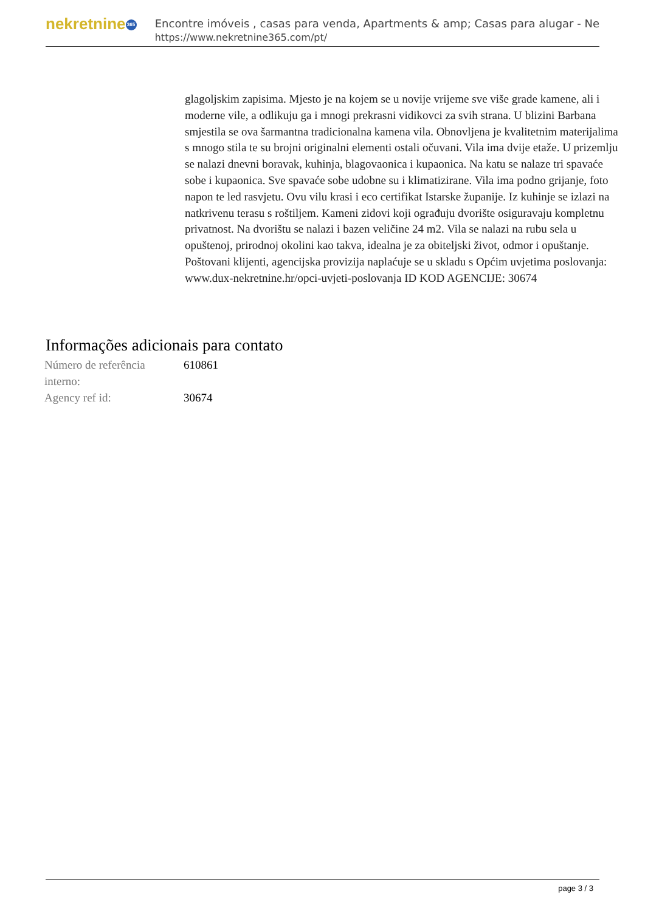nekretnine 365
Encontre imóveis , casas para venda, Apartments & amp; Casas para alugar - Ne
https://www.nekretnine365.com/pt/
glagoljskim zapisima. Mjesto je na kojem se u novije vrijeme sve više grade kamene, ali i moderne vile, a odlikuju ga i mnogi prekrasni vidikovci za svih strana. U blizini Barbana smjestila se ova šarmantna tradicionalna kamena vila. Obnovljena je kvalitetnim materijalima s mnogo stila te su brojni originalni elementi ostali očuvani. Vila ima dvije etaže. U prizemlju se nalazi dnevni boravak, kuhinja, blagovaonica i kupaonica. Na katu se nalaze tri spavaće sobe i kupaonica. Sve spavaće sobe udobne su i klimatizirane. Vila ima podno grijanje, foto napon te led rasvjetu. Ovu vilu krasi i eco certifikat Istarske županije. Iz kuhinje se izlazi na natkrivenu terasu s roštiljem. Kameni zidovi koji ograđuju dvorište osiguravaju kompletnu privatnost. Na dvorištu se nalazi i bazen veličine 24 m2. Vila se nalazi na rubu sela u opuštenoj, prirodnoj okolini kao takva, idealna je za obiteljski život, odmor i opuštanje. Poštovani klijenti, agencijska provizija naplaćuje se u skladu s Općim uvjetima poslovanja: www.dux-nekretnine.hr/opci-uvjeti-poslovanja ID KOD AGENCIJE: 30674
Informações adicionais para contato
| Número de referência interno: | 610861 |
| Agency ref id: | 30674 |
page 3 / 3